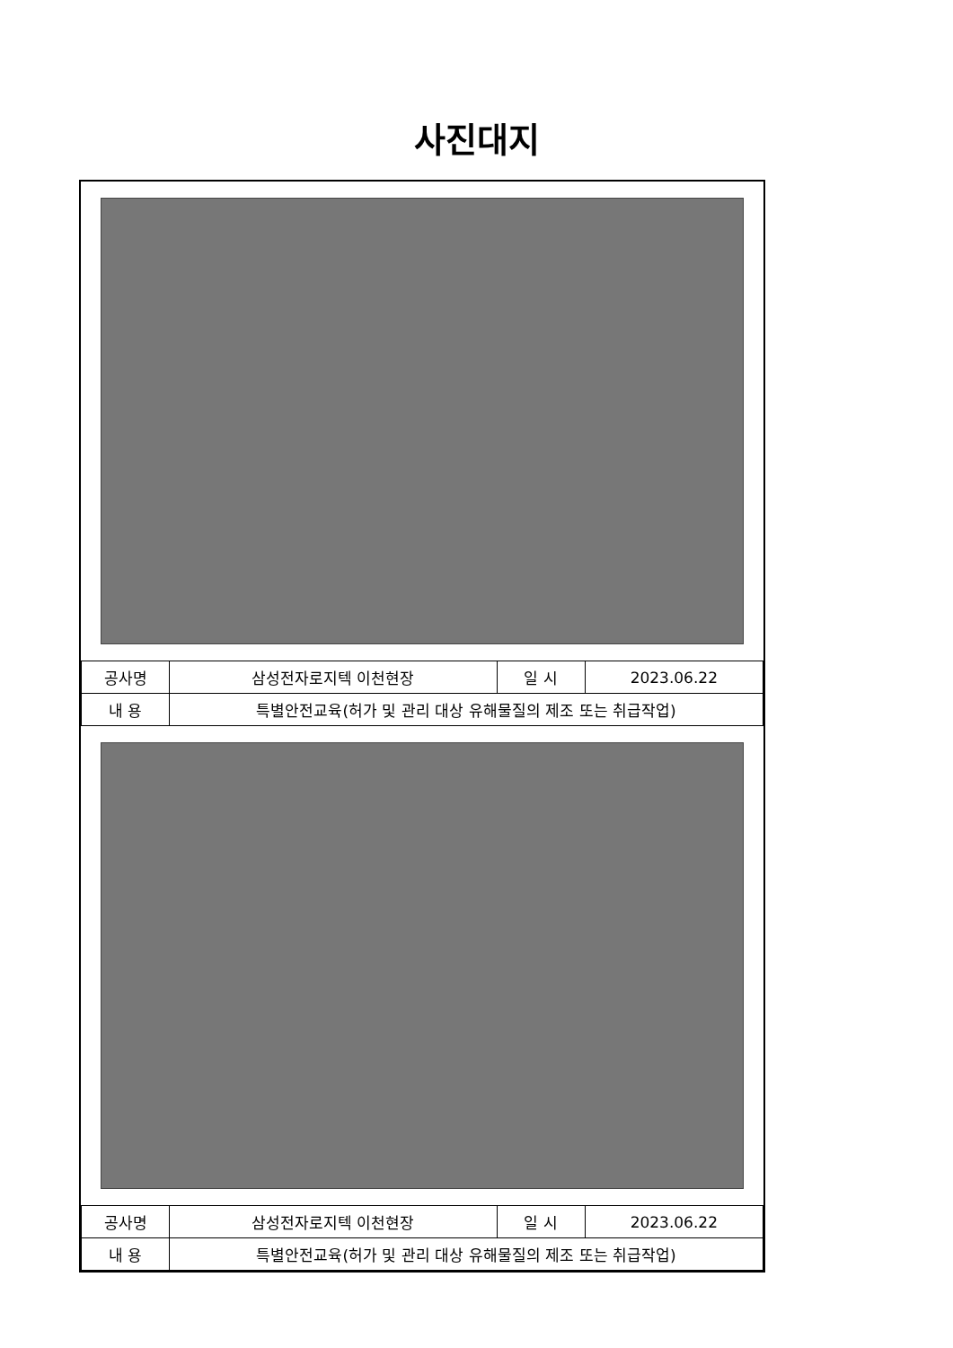사진대지
| 공사명 | 삼성전자로지텍 이천현장 | 일 시 | 2023.06.22 |
| 내 용 | 특별안전교육(허가 및 관리 대상 유해물질의 제조 또는 취급작업) | | |
| 공사명 | 삼성전자로지텍 이천현장 | 일 시 | 2023.06.22 |
| 내 용 | 특별안전교육(허가 및 관리 대상 유해물질의 제조 또는 취급작업) | | |